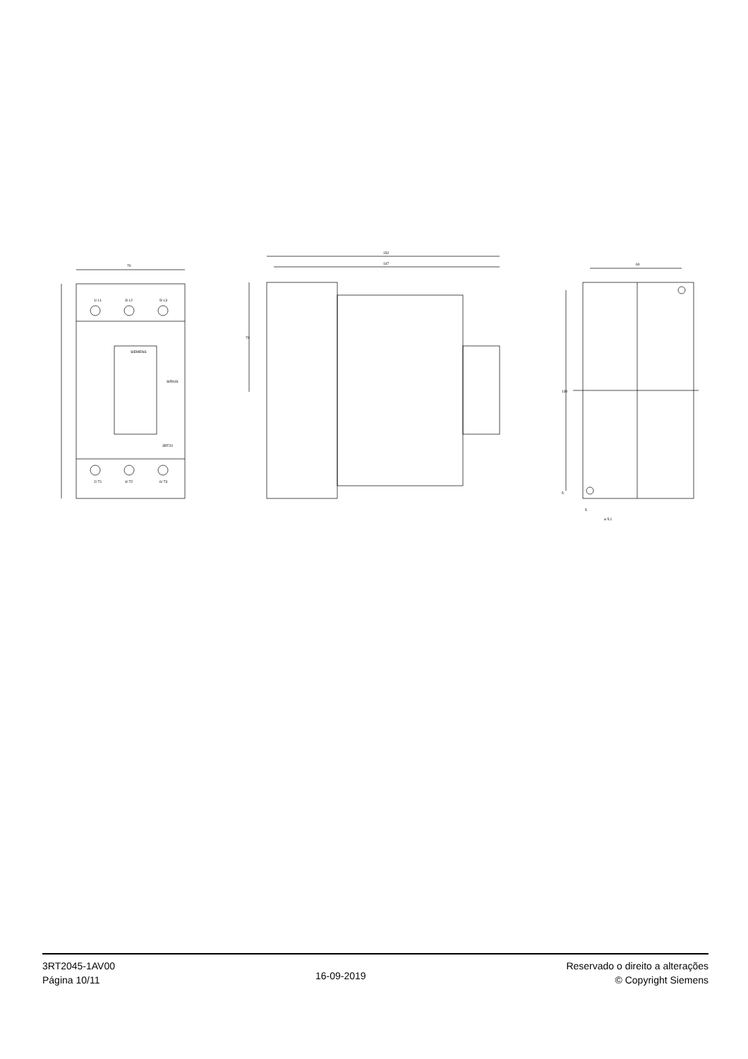70
1/ L1
3/ L2
5/ L3
2/ T1
4/ T2
6/ T3
SIEMENS
SIRIUS
3RT20
152
147
70
60
130
5
5
⌀ 5.1
3RT2045-1AV00
Página 10/11
16-09-2019
Reservado o direito a alterações
© Copyright Siemens